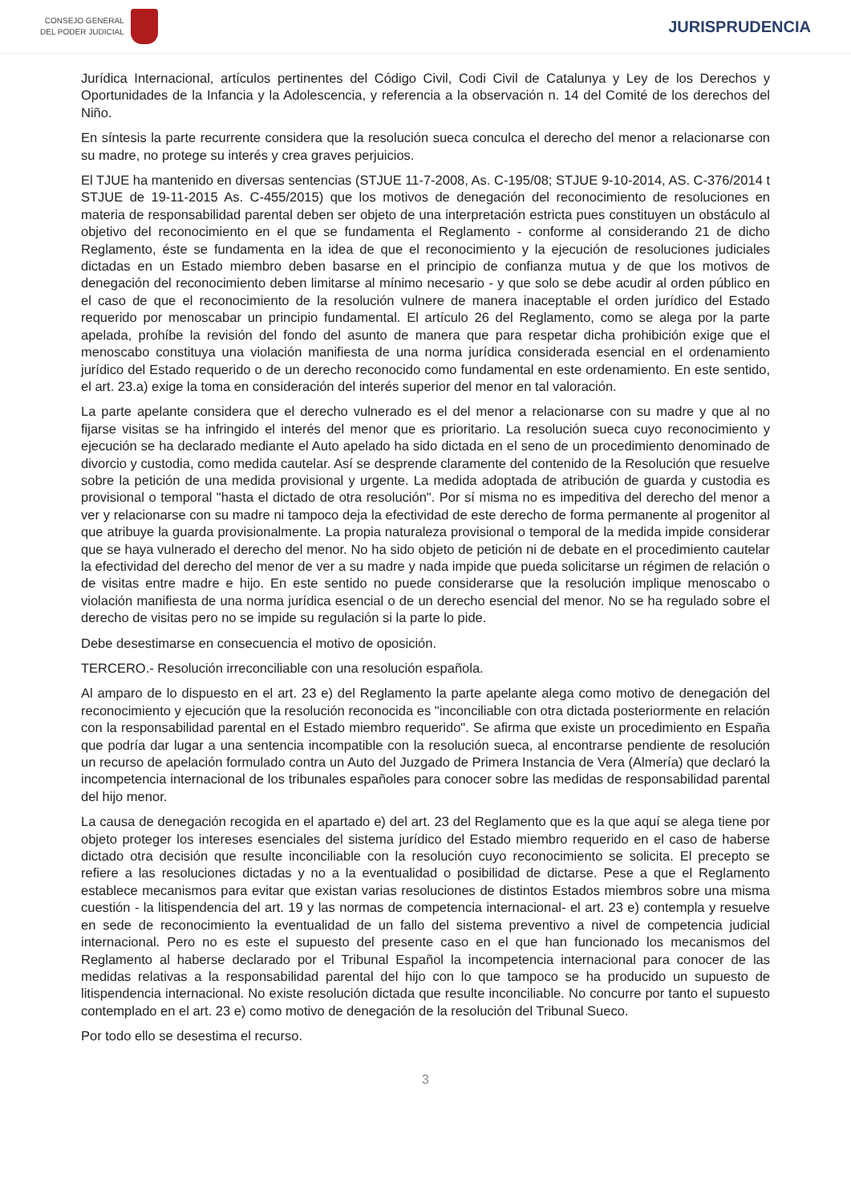CONSEJO GENERAL
DEL PODER JUDICIAL
JURISPRUDENCIA
Jurídica Internacional, artículos pertinentes del Código Civil, Codi Civil de Catalunya y Ley de los Derechos y Oportunidades de la Infancia y la Adolescencia, y referencia a la observación n. 14 del Comité de los derechos del Niño.
En síntesis la parte recurrente considera que la resolución sueca conculca el derecho del menor a relacionarse con su madre, no protege su interés y crea graves perjuicios.
El TJUE ha mantenido en diversas sentencias (STJUE 11-7-2008, As. C-195/08; STJUE 9-10-2014, AS. C-376/2014 t STJUE de 19-11-2015 As. C-455/2015) que los motivos de denegación del reconocimiento de resoluciones en materia de responsabilidad parental deben ser objeto de una interpretación estricta pues constituyen un obstáculo al objetivo del reconocimiento en el que se fundamenta el Reglamento - conforme al considerando 21 de dicho Reglamento, éste se fundamenta en la idea de que el reconocimiento y la ejecución de resoluciones judiciales dictadas en un Estado miembro deben basarse en el principio de confianza mutua y de que los motivos de denegación del reconocimiento deben limitarse al mínimo necesario - y que solo se debe acudir al orden público en el caso de que el reconocimiento de la resolución vulnere de manera inaceptable el orden jurídico del Estado requerido por menoscabar un principio fundamental. El artículo 26 del Reglamento, como se alega por la parte apelada, prohíbe la revisión del fondo del asunto de manera que para respetar dicha prohibición exige que el menoscabo constituya una violación manifiesta de una norma jurídica considerada esencial en el ordenamiento jurídico del Estado requerido o de un derecho reconocido como fundamental en este ordenamiento. En este sentido, el art. 23.a) exige la toma en consideración del interés superior del menor en tal valoración.
La parte apelante considera que el derecho vulnerado es el del menor a relacionarse con su madre y que al no fijarse visitas se ha infringido el interés del menor que es prioritario. La resolución sueca cuyo reconocimiento y ejecución se ha declarado mediante el Auto apelado ha sido dictada en el seno de un procedimiento denominado de divorcio y custodia, como medida cautelar. Así se desprende claramente del contenido de la Resolución que resuelve sobre la petición de una medida provisional y urgente. La medida adoptada de atribución de guarda y custodia es provisional o temporal "hasta el dictado de otra resolución". Por sí misma no es impeditiva del derecho del menor a ver y relacionarse con su madre ni tampoco deja la efectividad de este derecho de forma permanente al progenitor al que atribuye la guarda provisionalmente. La propia naturaleza provisional o temporal de la medida impide considerar que se haya vulnerado el derecho del menor. No ha sido objeto de petición ni de debate en el procedimiento cautelar la efectividad del derecho del menor de ver a su madre y nada impide que pueda solicitarse un régimen de relación o de visitas entre madre e hijo. En este sentido no puede considerarse que la resolución implique menoscabo o violación manifiesta de una norma jurídica esencial o de un derecho esencial del menor. No se ha regulado sobre el derecho de visitas pero no se impide su regulación si la parte lo pide.
Debe desestimarse en consecuencia el motivo de oposición.
TERCERO.- Resolución irreconciliable con una resolución española.
Al amparo de lo dispuesto en el art. 23 e) del Reglamento la parte apelante alega como motivo de denegación del reconocimiento y ejecución que la resolución reconocida es "inconciliable con otra dictada posteriormente en relación con la responsabilidad parental en el Estado miembro requerido". Se afirma que existe un procedimiento en España que podría dar lugar a una sentencia incompatible con la resolución sueca, al encontrarse pendiente de resolución un recurso de apelación formulado contra un Auto del Juzgado de Primera Instancia de Vera (Almería) que declaró la incompetencia internacional de los tribunales españoles para conocer sobre las medidas de responsabilidad parental del hijo menor.
La causa de denegación recogida en el apartado e) del art. 23 del Reglamento que es la que aquí se alega tiene por objeto proteger los intereses esenciales del sistema jurídico del Estado miembro requerido en el caso de haberse dictado otra decisión que resulte inconciliable con la resolución cuyo reconocimiento se solicita. El precepto se refiere a las resoluciones dictadas y no a la eventualidad o posibilidad de dictarse. Pese a que el Reglamento establece mecanismos para evitar que existan varias resoluciones de distintos Estados miembros sobre una misma cuestión - la litispendencia del art. 19 y las normas de competencia internacional- el art. 23 e) contempla y resuelve en sede de reconocimiento la eventualidad de un fallo del sistema preventivo a nivel de competencia judicial internacional. Pero no es este el supuesto del presente caso en el que han funcionado los mecanismos del Reglamento al haberse declarado por el Tribunal Español la incompetencia internacional para conocer de las medidas relativas a la responsabilidad parental del hijo con lo que tampoco se ha producido un supuesto de litispendencia internacional. No existe resolución dictada que resulte inconciliable. No concurre por tanto el supuesto contemplado en el art. 23 e) como motivo de denegación de la resolución del Tribunal Sueco.
Por todo ello se desestima el recurso.
3